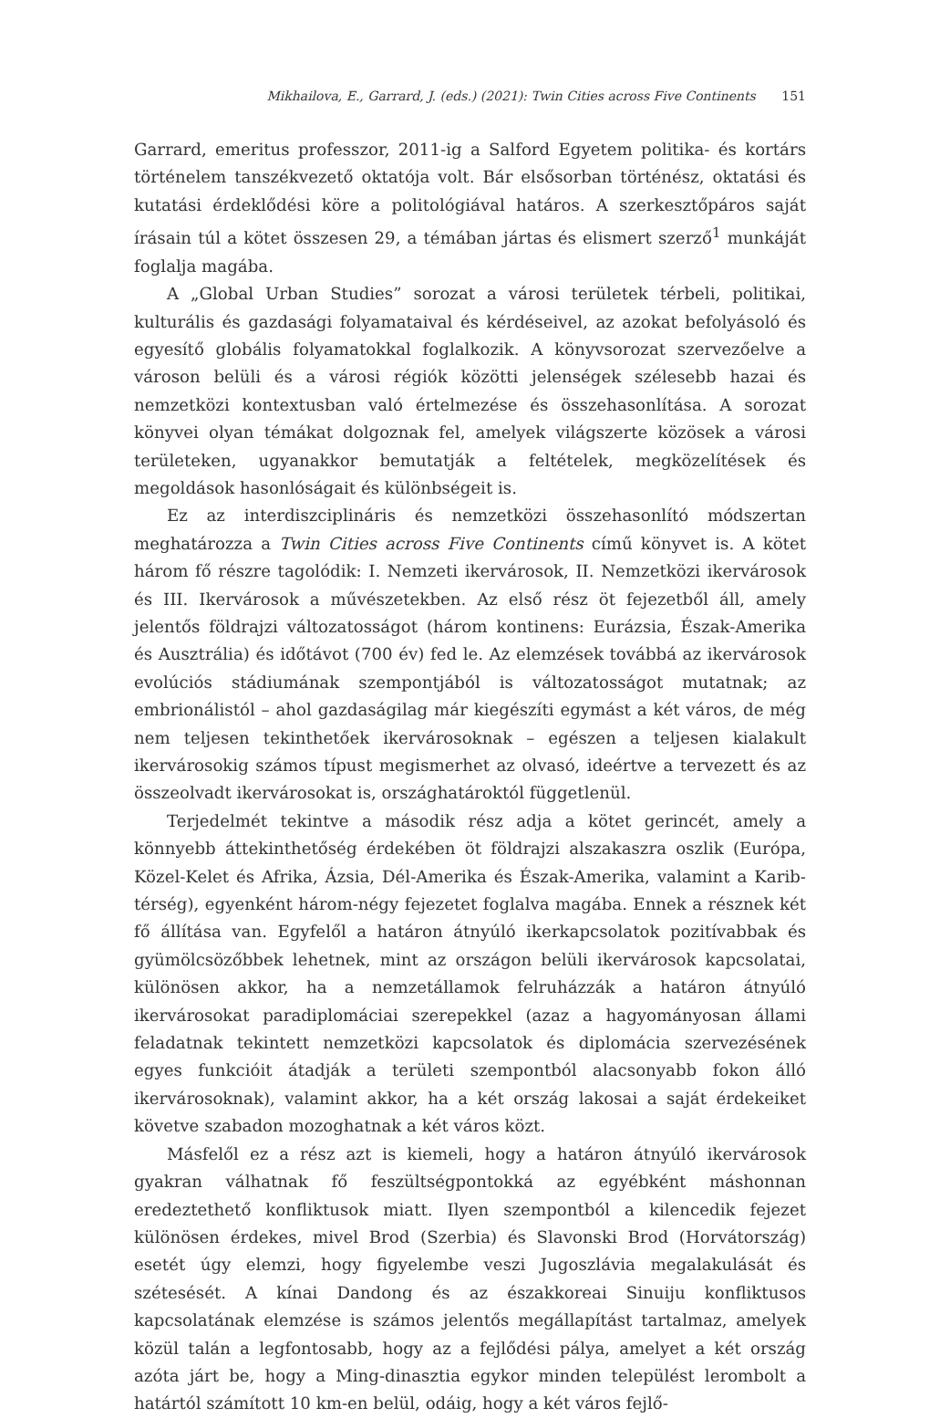Mikhailova, E., Garrard, J. (eds.) (2021): Twin Cities across Five Continents 151
Garrard, emeritus professzor, 2011-ig a Salford Egyetem politika- és kortárs történelem tanszékvezető oktatója volt. Bár elsősorban történész, oktatási és kutatási érdeklődési köre a politológiával határos. A szerkesztőpáros saját írásain túl a kötet összesen 29, a témában jártas és elismert szerző<sup>1</sup> munkáját foglalja magába.
A „Global Urban Studies” sorozat a városi területek térbeli, politikai, kulturális és gazdasági folyamataival és kérdéseivel, az azokat befolyásoló és egyesítő globális folyamatokkal foglalkozik. A könyvsorozat szervezőelve a városon belüli és a városi régiók közötti jelenségek szélesebb hazai és nemzetközi kontextusban való értelmezése és összehasonlítása. A sorozat könyvei olyan témákat dolgoznak fel, amelyek világszerte közösek a városi területeken, ugyanakkor bemutatják a feltételek, megközelítések és megoldások hasonlóságait és különbségeit is.
Ez az interdiszciplináris és nemzetközi összehasonlító módszertan meghatározza a Twin Cities across Five Continents című könyvet is. A kötet három fő részre tagolódik: I. Nemzeti ikervárosok, II. Nemzetközi ikervárosok és III. Ikervárosok a művészetekben. Az első rész öt fejezetből áll, amely jelentős földrajzi változatosságot (három kontinens: Eurázsia, Észak-Amerika és Ausztrália) és időtávot (700 év) fed le. Az elemzések továbbá az ikervárosok evolúciós stádiumának szempontjából is változatosságot mutatnak; az embrionálistól – ahol gazdaságilag már kiegészíti egymást a két város, de még nem teljesen tekinthetőek ikervárosoknak – egészen a teljesen kialakult ikervárosokig számos típust megismerhet az olvasó, ideértve a tervezett és az összeolvadt ikervárosokat is, országhatároktól függetlenül.
Terjedelmét tekintve a második rész adja a kötet gerincét, amely a könnyebb áttekinthetőség érdekében öt földrajzi alszakaszra oszlik (Európa, Közel-Kelet és Afrika, Ázsia, Dél-Amerika és Észak-Amerika, valamint a Karib-térség), egyenként három-négy fejezetet foglalva magába. Ennek a résznek két fő állítása van. Egyfelől a határon átnyúló ikerkapcsolatok pozitívabbak és gyümölcsözőbbek lehetnek, mint az országon belüli ikervárosok kapcsolatai, különösen akkor, ha a nemzetállamok felruházzák a határon átnyúló ikervárosokat paradiplomáciai szerepekkel (azaz a hagyományosan állami feladatnak tekintett nemzetközi kapcsolatok és diplomácia szervezésének egyes funkcióit átadják a területi szempontból alacsonyabb fokon álló ikervárosoknak), valamint akkor, ha a két ország lakosai a saját érdekeiket követve szabadon mozoghatnak a két város közt.
Másfelől ez a rész azt is kiemeli, hogy a határon átnyúló ikervárosok gyakran válhatnak fő feszültségpontokká az egyébként máshonnan eredeztethető konfliktusok miatt. Ilyen szempontból a kilencedik fejezet különösen érdekes, mivel Brod (Szerbia) és Slavonski Brod (Horvátország) esetét úgy elemzi, hogy figyelembe veszi Jugoszlávia megalakulását és szétesését. A kínai Dandong és az északkoreai Sinuiju konfliktusos kapcsolatának elemzése is számos jelentős megállapítást tartalmaz, amelyek közül talán a legfontosabb, hogy az a fejlődési pálya, amelyet a két ország azóta járt be, hogy a Ming-dinasztia egykor minden települést lerombolt a határtól számított 10 km-en belül, odáig, hogy a két város fejlő-